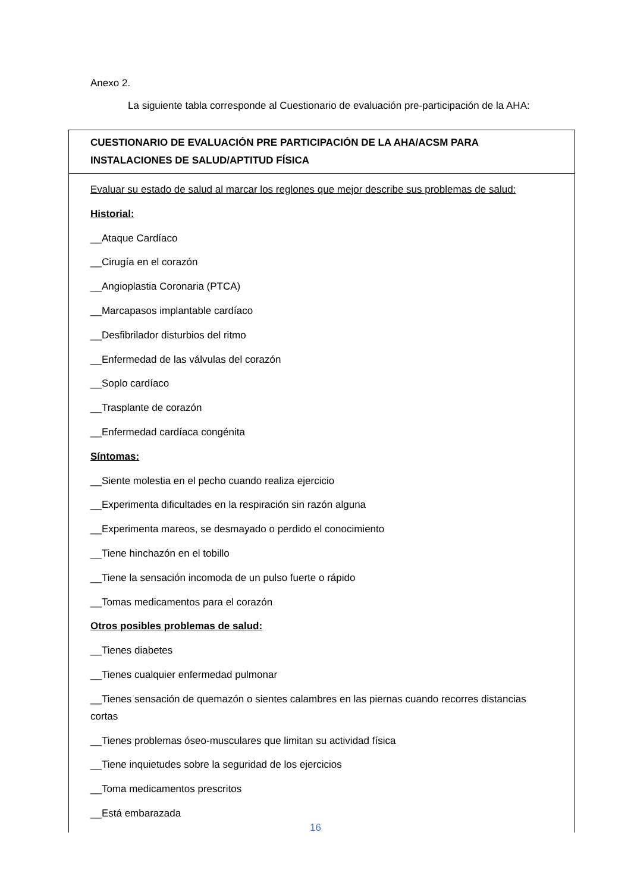Anexo 2.
La siguiente tabla corresponde al Cuestionario de evaluación pre-participación de la AHA:
| CUESTIONARIO DE EVALUACIÓN PRE PARTICIPACIÓN DE LA AHA/ACSM PARA INSTALACIONES DE SALUD/APTITUD FÍSICA |
| Evaluar su estado de salud al marcar los reglones que mejor describe sus problemas de salud: Historial: __Ataque Cardíaco __Cirugía en el corazón __Angioplastia Coronaria (PTCA) __Marcapasos implantable cardíaco __Desfibrilador disturbios del ritmo __Enfermedad de las válvulas del corazón __Soplo cardíaco __Trasplante de corazón __Enfermedad cardíaca congénita Síntomas: __Siente molestia en el pecho cuando realiza ejercicio __Experimenta dificultades en la respiración sin razón alguna __Experimenta mareos, se desmayado o perdido el conocimiento __Tiene hinchazón en el tobillo __Tiene la sensación incomoda de un pulso fuerte o rápido __Tomas medicamentos para el corazón Otros posibles problemas de salud: __Tienes diabetes __Tienes cualquier enfermedad pulmonar __Tienes sensación de quemazón o sientes calambres en las piernas cuando recorres distancias cortas __Tienes problemas óseo-musculares que limitan su actividad física __Tiene inquietudes sobre la seguridad de los ejercicios __Toma medicamentos prescritos __Está embarazada |
16